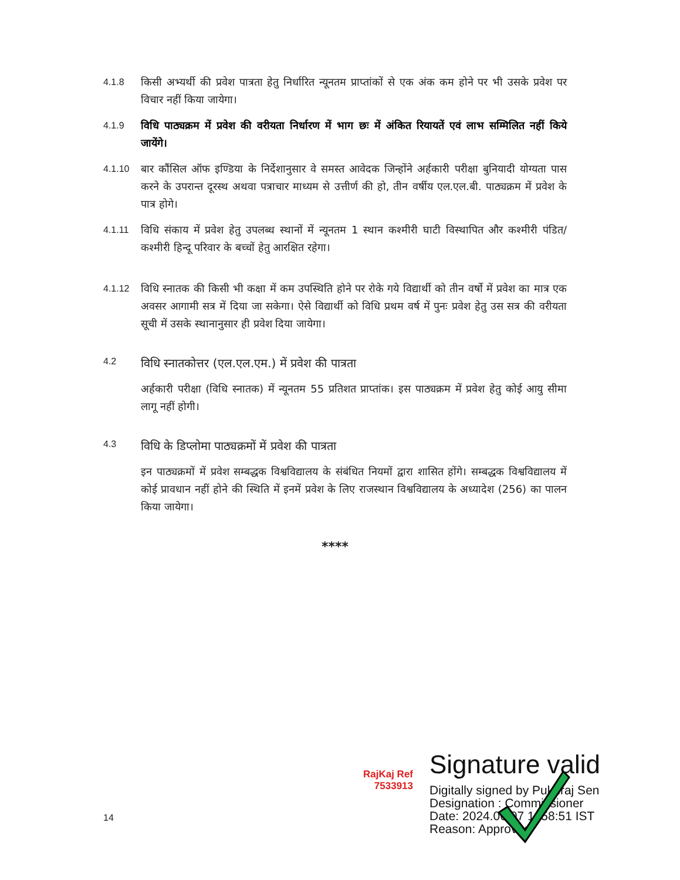4.1.8 किसी अभ्यर्थी की प्रवेश पात्रता हेतु निर्धारित न्यूनतम प्राप्तांकों से एक अंक कम होने पर भी उसके प्रवेश पर विचार नहीं किया जायेगा।
4.1.9 विधि पाठ्यक्रम में प्रवेश की वरीयता निर्धारण में भाग छः में अंकित रियायतें एवं लाभ सम्मिलित नहीं किये जायेंगे।
4.1.10 बार कौंसिल ऑफ इण्डिया के निर्देशानुसार वे समस्त आवेदक जिन्होंने अर्हकारी परीक्षा बुनियादी योग्यता पास करने के उपरान्त दूरस्थ अथवा पत्राचार माध्यम से उत्तीर्ण की हो, तीन वर्षीय एल.एल.बी. पाठ्यक्रम में प्रवेश के पात्र होगे।
4.1.11 विधि संकाय में प्रवेश हेतु उपलब्ध स्थानों में न्यूनतम 1 स्थान कश्मीरी घाटी विस्थापित और कश्मीरी पंडित/कश्मीरी हिन्दू परिवार के बच्चों हेतु आरक्षित रहेगा।
4.1.12 विधि स्नातक की किसी भी कक्षा में कम उपस्थिति होने पर रोके गये विद्यार्थी को तीन वर्षो में प्रवेश का मात्र एक अवसर आगामी सत्र में दिया जा सकेगा। ऐसे विद्यार्थी को विधि प्रथम वर्ष में पुनः प्रवेश हेतु उस सत्र की वरीयता सूची में उसके स्थानानुसार ही प्रवेश दिया जायेगा।
4.2 विधि स्नातकोत्तर (एल.एल.एम.) में प्रवेश की पात्रता
अर्हकारी परीक्षा (विधि स्नातक) में न्यूनतम 55 प्रतिशत प्राप्तांक। इस पाठ्यक्रम में प्रवेश हेतु कोई आयु सीमा लागू नहीं होगी।
4.3 विधि के डिप्लोमा पाठ्यक्रमों में प्रवेश की पात्रता
इन पाठ्यक्रमों में प्रवेश सम्बद्धक विश्वविद्यालय के संबंधित नियमों द्वारा शासित होंगे। सम्बद्धक विश्वविद्यालय में कोई प्रावधान नहीं होने की स्थिति में इनमें प्रवेश के लिए राजस्थान विश्वविद्यालय के अध्यादेश (256) का पालन किया जायेगा।
****
RajKaj Ref 7533913
Signature valid
Digitally signed by Pukhraj Sen
Designation : Commissioner
Date: 2024.06.07 1 :58:51 IST
Reason: Approved
14